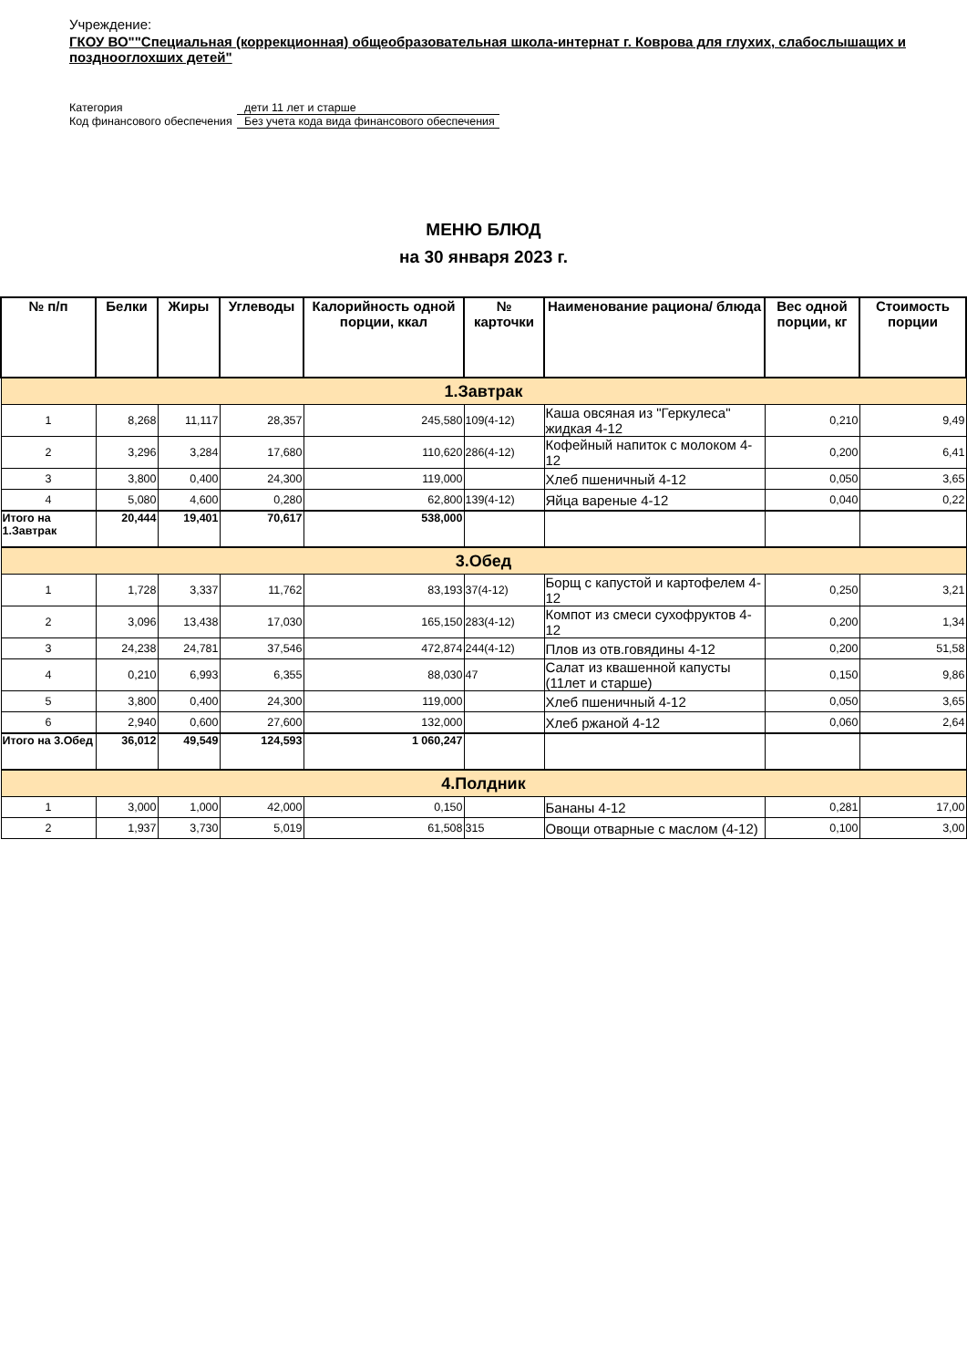Учреждение:
ГКОУ ВО""Специальная (коррекционная) общеобразовательная школа-интернат г. Коврова для глухих, слабослышащих и позднооглохших детей"
Категория
дети 11 лет и старше
Код финансового обеспечения
Без учета кода вида финансового обеспечения
МЕНЮ БЛЮД
на 30 января 2023 г.
| № п/п | Белки | Жиры | Углеводы | Калорийность одной порции, ккал | № карточки | Наименование рациона/ блюда | Вес одной порции, кг | Стоимость порции |
| --- | --- | --- | --- | --- | --- | --- | --- | --- |
| 1.Завтрак | | | | | | | | |
| 1 | 8,268 | 11,117 | 28,357 | 245,580 | 109(4-12) | Каша овсяная из "Геркулеса" жидкая 4-12 | 0,210 | 9,49 |
| 2 | 3,296 | 3,284 | 17,680 | 110,620 | 286(4-12) | Кофейный напиток с молоком 4-12 | 0,200 | 6,41 |
| 3 | 3,800 | 0,400 | 24,300 | 119,000 | | Хлеб пшеничный 4-12 | 0,050 | 3,65 |
| 4 | 5,080 | 4,600 | 0,280 | 62,800 | 139(4-12) | Яйца вареные 4-12 | 0,040 | 0,22 |
| Итого на 1.Завтрак | 20,444 | 19,401 | 70,617 | 538,000 | | | | |
| 3.Обед | | | | | | | | |
| 1 | 1,728 | 3,337 | 11,762 | 83,193 | 37(4-12) | Борщ с капустой и картофелем 4-12 | 0,250 | 3,21 |
| 2 | 3,096 | 13,438 | 17,030 | 165,150 | 283(4-12) | Компот из смеси сухофруктов 4-12 | 0,200 | 1,34 |
| 3 | 24,238 | 24,781 | 37,546 | 472,874 | 244(4-12) | Плов из отв.говядины 4-12 | 0,200 | 51,58 |
| 4 | 0,210 | 6,993 | 6,355 | 88,030 | 47 | Салат из квашенной капусты (11лет и старше) | 0,150 | 9,86 |
| 5 | 3,800 | 0,400 | 24,300 | 119,000 | | Хлеб пшеничный 4-12 | 0,050 | 3,65 |
| 6 | 2,940 | 0,600 | 27,600 | 132,000 | | Хлеб ржаной 4-12 | 0,060 | 2,64 |
| Итого на 3.Обед | 36,012 | 49,549 | 124,593 | 1 060,247 | | | | |
| 4.Полдник | | | | | | | | |
| 1 | 3,000 | 1,000 | 42,000 | 0,150 | | Бананы 4-12 | 0,281 | 17,00 |
| 2 | 1,937 | 3,730 | 5,019 | 61,508 | 315 | Овощи отварные с маслом (4-12) | 0,100 | 3,00 |